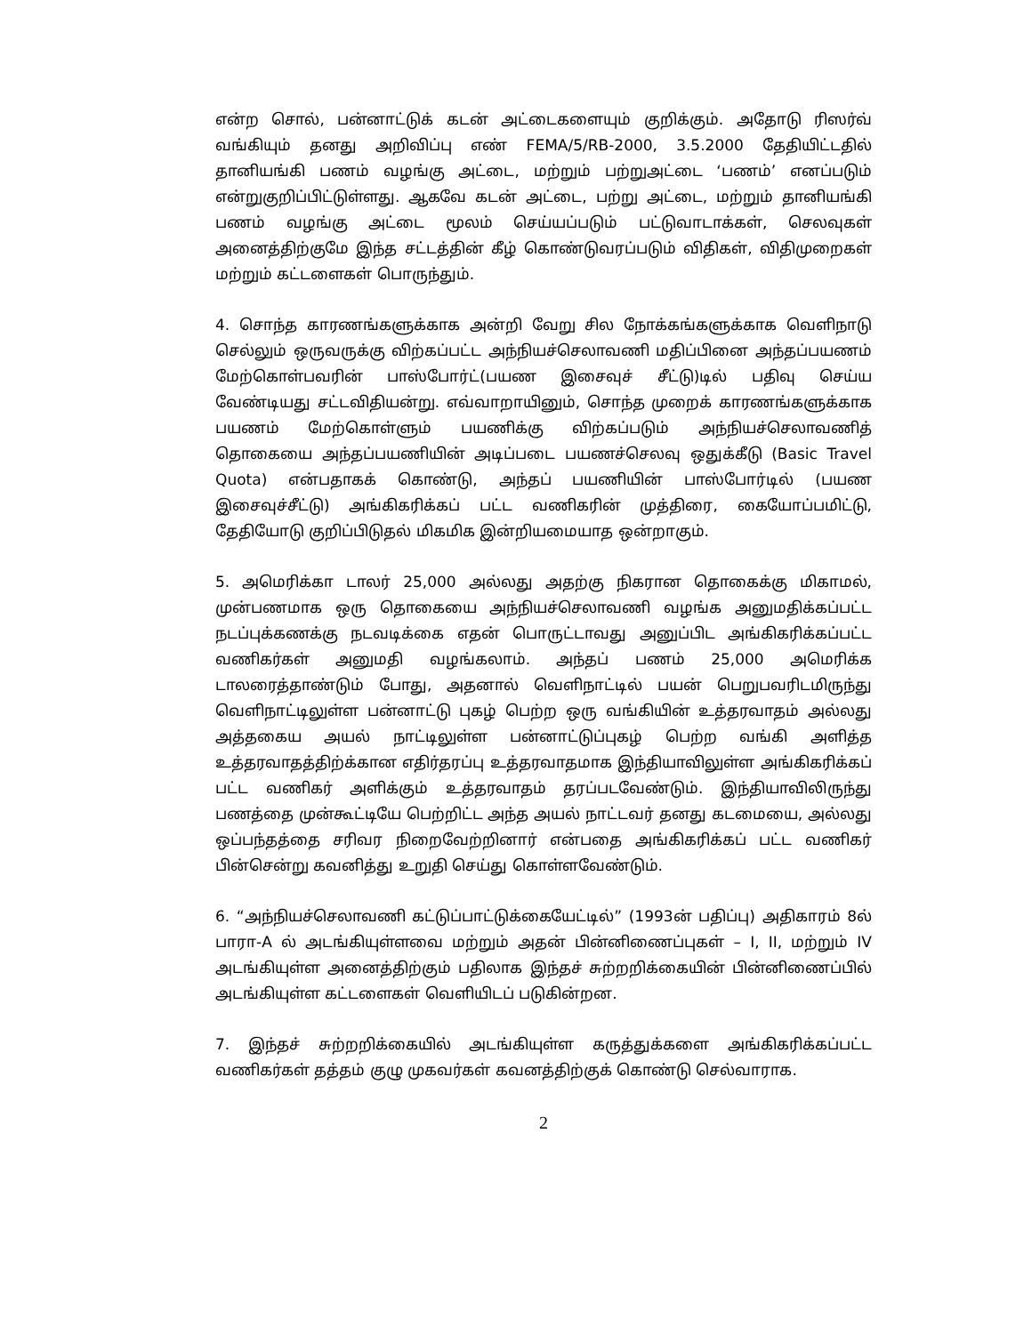என்ற சொல், பன்னாட்டுக் கடன் அட்டைகளையும் குறிக்கும். அதோடு ரிஸர்வ் வங்கியும் தனது அறிவிப்பு எண் FEMA/5/RB-2000, 3.5.2000 தேதியிட்டதில் தானியங்கி பணம் வழங்கு அட்டை, மற்றும் பற்றுஅட்டை ‘பணம்’ எனப்படும் என்றுகுறிப்பிட்டுள்ளது. ஆகவே கடன் அட்டை, பற்று அட்டை, மற்றும் தானியங்கி பணம் வழங்கு அட்டை மூலம் செய்யப்படும் பட்டுவாடாக்கள், செலவுகள் அனைத்திற்குமே இந்த சட்டத்தின் கீழ் கொண்டுவரப்படும் விதிகள், விதிமுறைகள் மற்றும் கட்டளைகள் பொருந்தும்.
4. சொந்த காரணங்களுக்காக அன்றி வேறு சில நோக்கங்களுக்காக வெளிநாடு செல்லும் ஒருவருக்கு விற்கப்பட்ட அந்நியச்செலாவணி மதிப்பினை அந்தப்பயணம் மேற்கொள்பவரின் பாஸ்போர்ட்(பயண இசைவுச் சீட்டு)டில் பதிவு செய்ய வேண்டியது சட்டவிதியன்று. எவ்வாறாயினும், சொந்த முறைக் காரணங்களுக்காக பயணம் மேற்கொள்ளும் பயணிக்கு விற்கப்படும் அந்நியச்செலாவணித் தொகையை அந்தப்பயணியின் அடிப்படை பயணச்செலவு ஒதுக்கீடு (Basic Travel Quota) என்பதாகக் கொண்டு, அந்தப் பயணியின் பாஸ்போர்டில் (பயண இசைவுச்சீட்டு) அங்கிகரிக்கப் பட்ட வணிகரின் முத்திரை, கையோப்பமிட்டு, தேதியோடு குறிப்பிடுதல் மிகமிக இன்றியமையாத ஒன்றாகும்.
5. அமெரிக்கா டாலர் 25,000 அல்லது அதற்கு நிகரான தொகைக்கு மிகாமல், முன்பணமாக ஒரு தொகையை அந்நியச்செலாவணி வழங்க அனுமதிக்கப்பட்ட நடப்புக்கணக்கு நடவடிக்கை எதன் பொருட்டாவது அனுப்பிட அங்கிகரிக்கப்பட்ட வணிகர்கள் அனுமதி வழங்கலாம். அந்தப் பணம் 25,000 அமெரிக்க டாலரைத்தாண்டும் போது, அதனால் வெளிநாட்டில் பயன் பெறுபவரிடமிருந்து வெளிநாட்டிலுள்ள பன்னாட்டு புகழ் பெற்ற ஒரு வங்கியின் உத்தரவாதம் அல்லது அத்தகைய அயல் நாட்டிலுள்ள பன்னாட்டுப்புகழ் பெற்ற வங்கி அளித்த உத்தரவாதத்திற்க்கான எதிர்தரப்பு உத்தரவாதமாக இந்தியாவிலுள்ள அங்கிகரிக்கப் பட்ட வணிகர் அளிக்கும் உத்தரவாதம் தரப்படவேண்டும். இந்தியாவிலிருந்து பணத்தை முன்கூட்டியே பெற்றிட்ட அந்த அயல் நாட்டவர் தனது கடமையை, அல்லது ஒப்பந்தத்தை சரிவர நிறைவேற்றினார் என்பதை அங்கிகரிக்கப் பட்ட வணிகர் பின்சென்று கவனித்து உறுதி செய்து கொள்ளவேண்டும்.
6. “அந்நியச்செலாவணி கட்டுப்பாட்டுக்கையேட்டில்” (1993ன் பதிப்பு) அதிகாரம் 8ல் பாரா-A ல் அடங்கியுள்ளவை மற்றும் அதன் பின்னிணைப்புகள் – I, II, மற்றும் IV அடங்கியுள்ள அனைத்திற்கும் பதிலாக இந்தச் சுற்றறிக்கையின் பின்னிணைப்பில் அடங்கியுள்ள கட்டளைகள் வெளியிடப் படுகின்றன.
7. இந்தச் சுற்றறிக்கையில் அடங்கியுள்ள கருத்துக்களை அங்கிகரிக்கப்பட்ட வணிகர்கள் தத்தம் குழு முகவர்கள் கவனத்திற்குக் கொண்டு செல்வாராக.
2